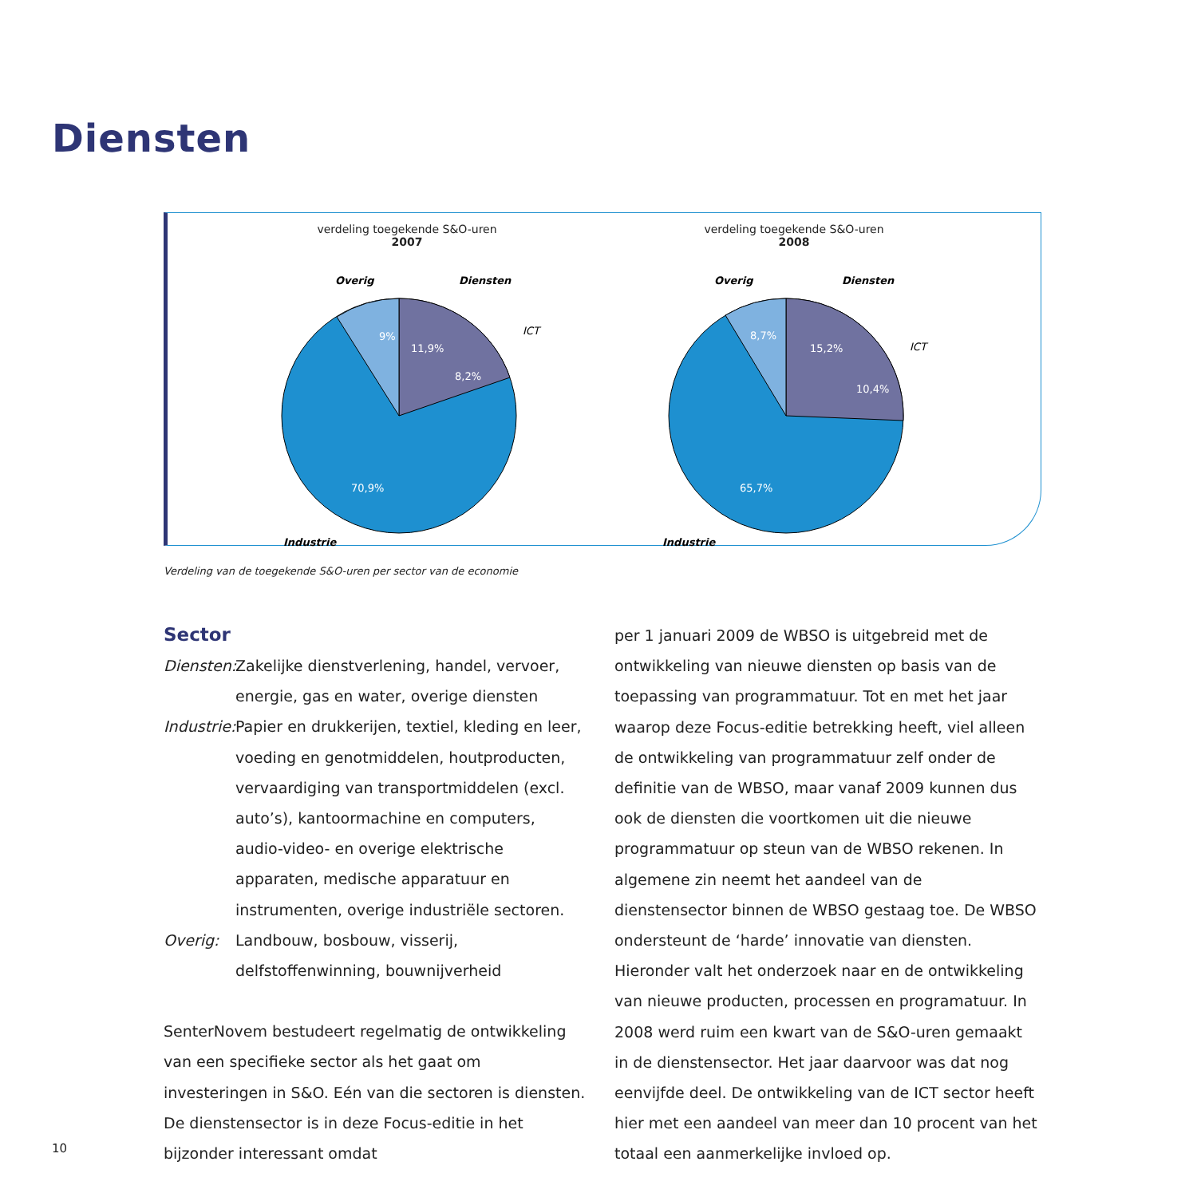Diensten
verdeling toegekende S&O-uren
2007
9%
11,9%
8,2%
70,9%
Overig
Diensten
ICT
Industrie
verdeling toegekende S&O-uren
2008
8,7%
15,2%
10,4%
65,7%
Overig
Diensten
ICT
Industrie
Verdeling van de toegekende S&O-uren per sector van de economie
Sector
Diensten: Zakelijke dienstverlening, handel, vervoer, energie, gas en water, overige diensten
Industrie: Papier en drukkerijen, textiel, kleding en leer, voeding en genotmiddelen, houtproducten, vervaardiging van transportmiddelen (excl. auto’s), kantoormachine en computers, audio-video- en overige elektrische apparaten, medische apparatuur en instrumenten, overige industriële sectoren.
Overig: Landbouw, bosbouw, visserij, delfstoffenwinning, bouwnijverheid
SenterNovem bestudeert regelmatig de ontwikkeling van een specifieke sector als het gaat om investeringen in S&O. Eén van die sectoren is diensten. De dienstensector is in deze Focus-editie in het bijzonder interessant omdat
per 1 januari 2009 de WBSO is uitgebreid met de ontwikkeling van nieuwe diensten op basis van de toepassing van programmatuur. Tot en met het jaar waarop deze Focus-editie betrekking heeft, viel alleen de ontwikkeling van programmatuur zelf onder de definitie van de WBSO, maar vanaf 2009 kunnen dus ook de diensten die voortkomen uit die nieuwe programmatuur op steun van de WBSO rekenen. In algemene zin neemt het aandeel van de dienstensector binnen de WBSO gestaag toe. De WBSO ondersteunt de ‘harde’ innovatie van diensten. Hieronder valt het onderzoek naar en de ontwikkeling van nieuwe producten, processen en programatuur. In 2008 werd ruim een kwart van de S&O-uren gemaakt in de dienstensector. Het jaar daarvoor was dat nog eenvijfde deel. De ontwikkeling van de ICT sector heeft hier met een aandeel van meer dan 10 procent van het totaal een aanmerkelijke invloed op.
10